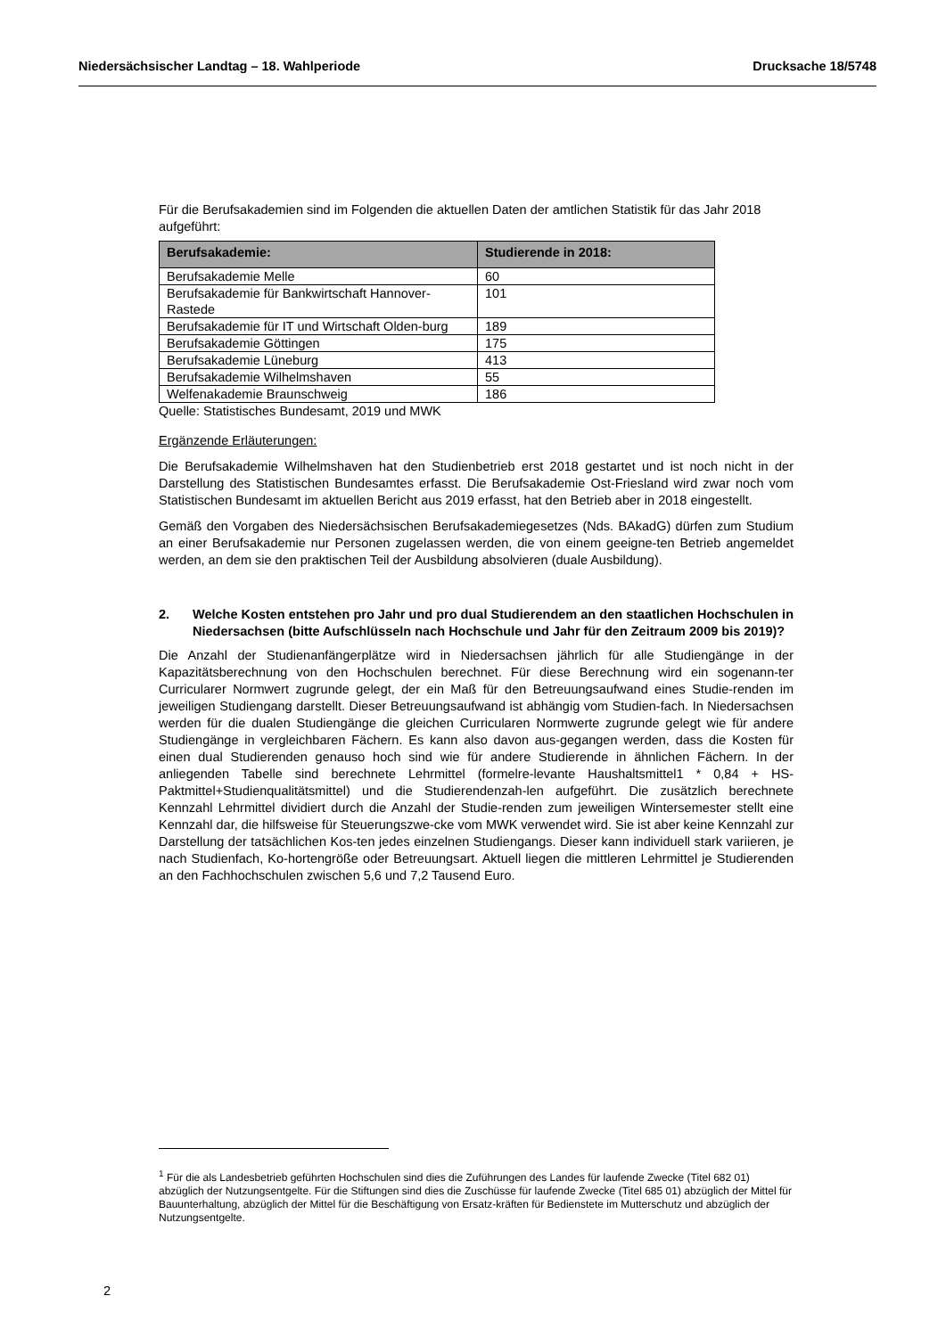Niedersächsischer Landtag – 18. Wahlperiode Drucksache 18/5748
Für die Berufsakademien sind im Folgenden die aktuellen Daten der amtlichen Statistik für das Jahr 2018 aufgeführt:
| Berufsakademie: | Studierende in 2018: |
| --- | --- |
| Berufsakademie Melle | 60 |
| Berufsakademie für Bankwirtschaft Hannover-Rastede | 101 |
| Berufsakademie für IT und Wirtschaft Olden-burg | 189 |
| Berufsakademie Göttingen | 175 |
| Berufsakademie Lüneburg | 413 |
| Berufsakademie Wilhelmshaven | 55 |
| Welfenakademie Braunschweig | 186 |
Quelle: Statistisches Bundesamt, 2019 und MWK
Ergänzende Erläuterungen:
Die Berufsakademie Wilhelmshaven hat den Studienbetrieb erst 2018 gestartet und ist noch nicht in der Darstellung des Statistischen Bundesamtes erfasst. Die Berufsakademie Ost-Friesland wird zwar noch vom Statistischen Bundesamt im aktuellen Bericht aus 2019 erfasst, hat den Betrieb aber in 2018 eingestellt.
Gemäß den Vorgaben des Niedersächsischen Berufsakademiegesetzes (Nds. BAkadG) dürfen zum Studium an einer Berufsakademie nur Personen zugelassen werden, die von einem geeigne-ten Betrieb angemeldet werden, an dem sie den praktischen Teil der Ausbildung absolvieren (duale Ausbildung).
2. Welche Kosten entstehen pro Jahr und pro dual Studierendem an den staatlichen Hochschulen in Niedersachsen (bitte Aufschlüsseln nach Hochschule und Jahr für den Zeitraum 2009 bis 2019)?
Die Anzahl der Studienanfängerplätze wird in Niedersachsen jährlich für alle Studiengänge in der Kapazitätsberechnung von den Hochschulen berechnet. Für diese Berechnung wird ein sogenann-ter Curricularer Normwert zugrunde gelegt, der ein Maß für den Betreuungsaufwand eines Studie-renden im jeweiligen Studiengang darstellt. Dieser Betreuungsaufwand ist abhängig vom Studien-fach. In Niedersachsen werden für die dualen Studiengänge die gleichen Curricularen Normwerte zugrunde gelegt wie für andere Studiengänge in vergleichbaren Fächern. Es kann also davon aus-gegangen werden, dass die Kosten für einen dual Studierenden genauso hoch sind wie für andere Studierende in ähnlichen Fächern. In der anliegenden Tabelle sind berechnete Lehrmittel (formelre-levante Haushaltsmittel1 * 0,84 + HS-Paktmittel+Studienqualitätsmittel) und die Studierendenzah-len aufgeführt. Die zusätzlich berechnete Kennzahl Lehrmittel dividiert durch die Anzahl der Studie-renden zum jeweiligen Wintersemester stellt eine Kennzahl dar, die hilfsweise für Steuerungszwe-cke vom MWK verwendet wird. Sie ist aber keine Kennzahl zur Darstellung der tatsächlichen Kos-ten jedes einzelnen Studiengangs. Dieser kann individuell stark variieren, je nach Studienfach, Ko-hortengröße oder Betreuungsart. Aktuell liegen die mittleren Lehrmittel je Studierenden an den Fachhochschulen zwischen 5,6 und 7,2 Tausend Euro.
<sup>1</sup> Für die als Landesbetrieb geführten Hochschulen sind dies die Zuführungen des Landes für laufende Zwecke (Titel 682 01) abzüglich der Nutzungsentgelte. Für die Stiftungen sind dies die Zuschüsse für laufende Zwecke (Titel 685 01) abzüglich der Mittel für Bauunterhaltung, abzüglich der Mittel für die Beschäftigung von Ersatz-kräften für Bedienstete im Mutterschutz und abzüglich der Nutzungsentgelte.
2